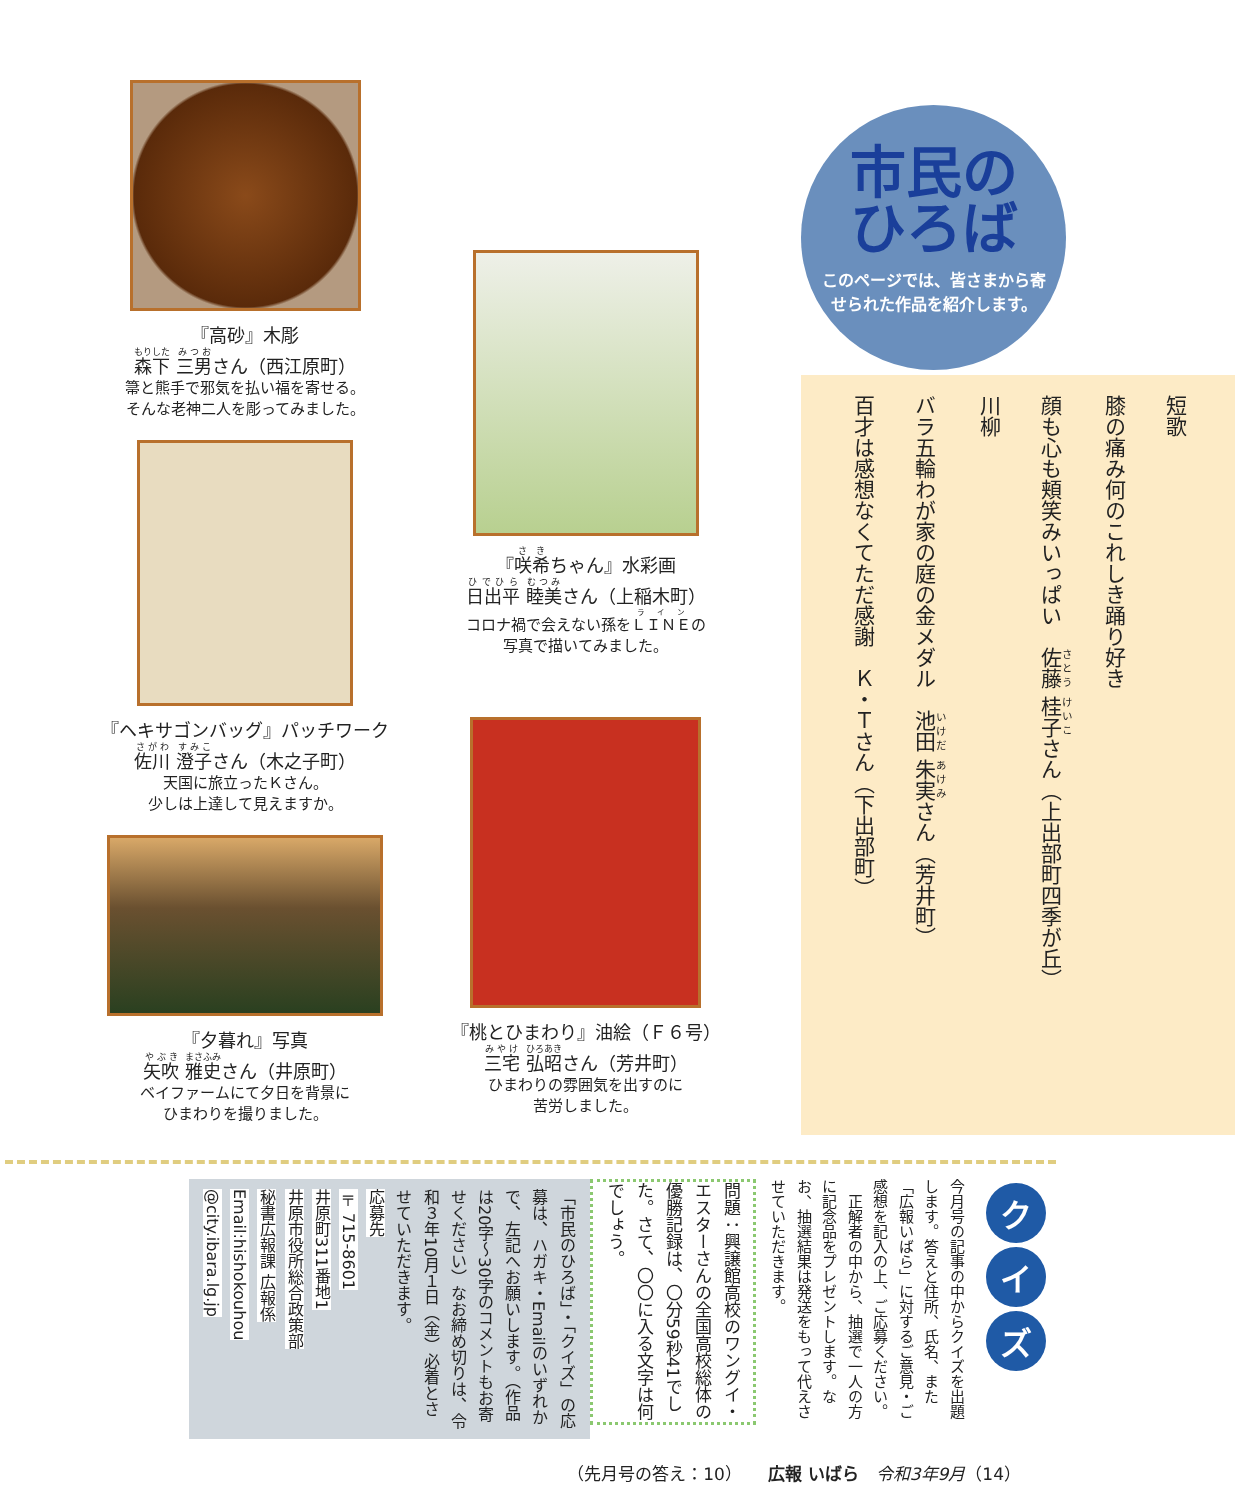『高砂』木彫
森下 三男さん（西江原町）
箒と熊手で邪気を払い福を寄せる。
そんな老神二人を彫ってみました。
『ヘキサゴンバッグ』パッチワーク
佐川 澄子さん（木之子町）
天国に旅立ったＫさん。
少しは上達して見えますか。
『夕暮れ』写真
矢吹 雅史さん（井原町）
ベイファームにて夕日を背景に
ひまわりを撮りました。
『咲希ちゃん』水彩画
日出平 睦美さん（上稲木町）
コロナ禍で会えない孫をＬＩＮＥの
写真で描いてみました。
『桃とひまわり』油絵（Ｆ６号）
三宅 弘昭さん（芳井町）
ひまわりの雰囲気を出すのに
苦労しました。
市民の
ひろば
このページでは、皆さまから寄せられた作品を紹介します。
短歌
膝の痛み何のこれしき踊り好き
顔も心も頬笑みいっぱい　佐藤 桂子さん（上出部町四季が丘）
川柳
バラ五輪わが家の庭の金メダル　池田 朱実さん（芳井町）
百才は感想なくてただ感謝　Ｋ・Ｔさん（下出部町）
ク
イ
ズ
今月号の記事の中からクイズを出題します。答えと住所、氏名、また「広報いばら」に対するご意見・ご感想を記入の上、ご応募ください。
　正解者の中から、抽選で一人の方に記念品をプレゼントします。なお、抽選結果は発送をもって代えさせていただきます。
問題：興譲館高校のワングイ・エスターさんの全国高校総体の優勝記録は、〇分59秒41でした。さて、〇〇に入る文字は何でしょう。
「市民のひろば」・「クイズ」の応募は、ハガキ・Emailのいずれかで、左記へお願いします。（作品は20字〜30字のコメントもお寄せください）なお締め切りは、令和３年10月１日（金）必着とさせていただきます。
応募先
〒715-8601
井原町311番地1
井原市役所総合政策部
秘書広報課 広報係
Email:hishokouhou
@city.ibara.lg.jp
（先月号の答え：10）　　広報 いばら　令和3年9月（14）